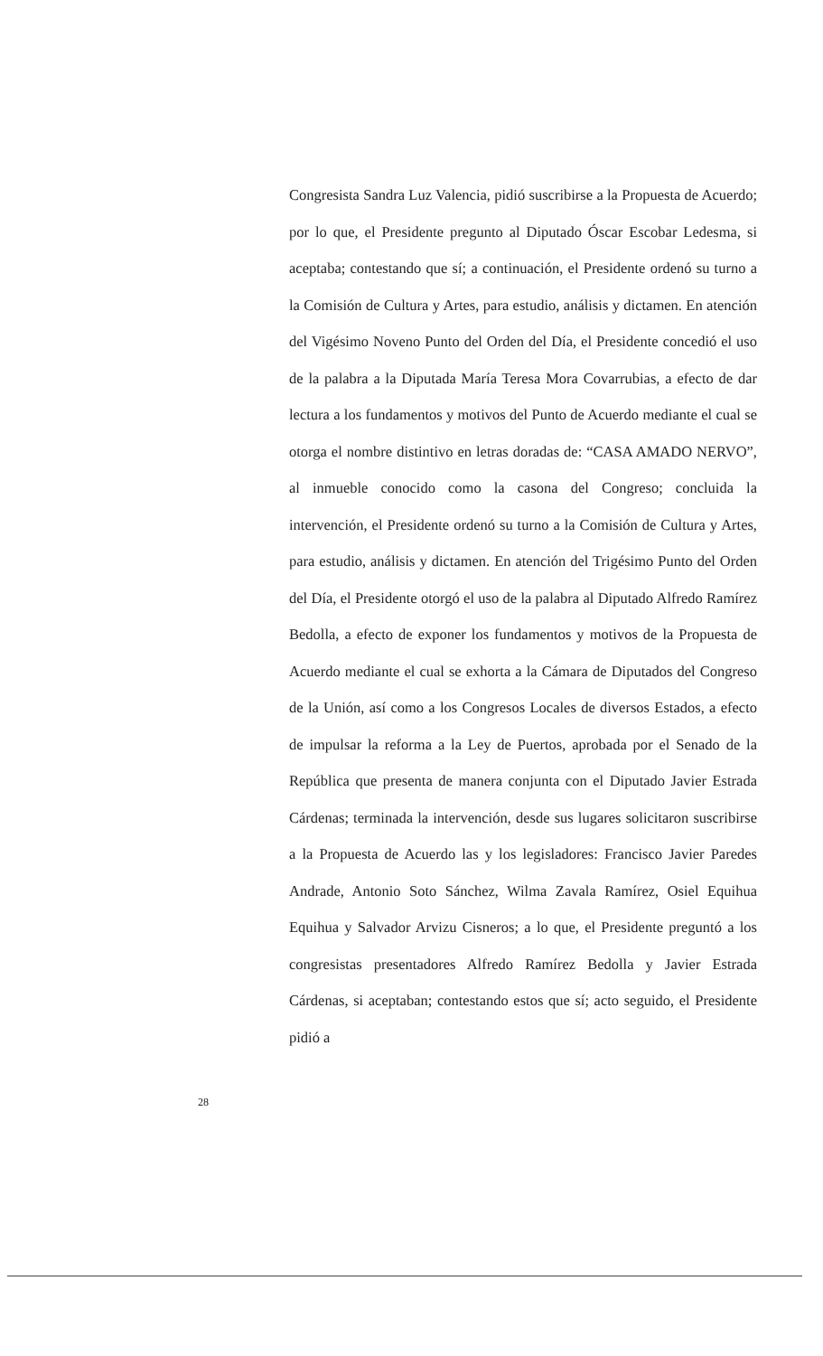Congresista Sandra Luz Valencia, pidió suscribirse a la Propuesta de Acuerdo; por lo que, el Presidente pregunto al Diputado Óscar Escobar Ledesma, si aceptaba; contestando que sí; a continuación, el Presidente ordenó su turno a la Comisión de Cultura y Artes, para estudio, análisis y dictamen. En atención del Vigésimo Noveno Punto del Orden del Día, el Presidente concedió el uso de la palabra a la Diputada María Teresa Mora Covarrubias, a efecto de dar lectura a los fundamentos y motivos del Punto de Acuerdo mediante el cual se otorga el nombre distintivo en letras doradas de: “CASA AMADO NERVO”, al inmueble conocido como la casona del Congreso; concluida la intervención, el Presidente ordenó su turno a la Comisión de Cultura y Artes, para estudio, análisis y dictamen. En atención del Trigésimo Punto del Orden del Día, el Presidente otorgó el uso de la palabra al Diputado Alfredo Ramírez Bedolla, a efecto de exponer los fundamentos y motivos de la Propuesta de Acuerdo mediante el cual se exhorta a la Cámara de Diputados del Congreso de la Unión, así como a los Congresos Locales de diversos Estados, a efecto de impulsar la reforma a la Ley de Puertos, aprobada por el Senado de la República que presenta de manera conjunta con el Diputado Javier Estrada Cárdenas; terminada la intervención, desde sus lugares solicitaron suscribirse a la Propuesta de Acuerdo las y los legisladores: Francisco Javier Paredes Andrade, Antonio Soto Sánchez, Wilma Zavala Ramírez, Osiel Equihua Equihua y Salvador Arvizu Cisneros; a lo que, el Presidente preguntó a los congresistas presentadores Alfredo Ramírez Bedolla y Javier Estrada Cárdenas, si aceptaban; contestando estos que sí; acto seguido, el Presidente pidió a
28